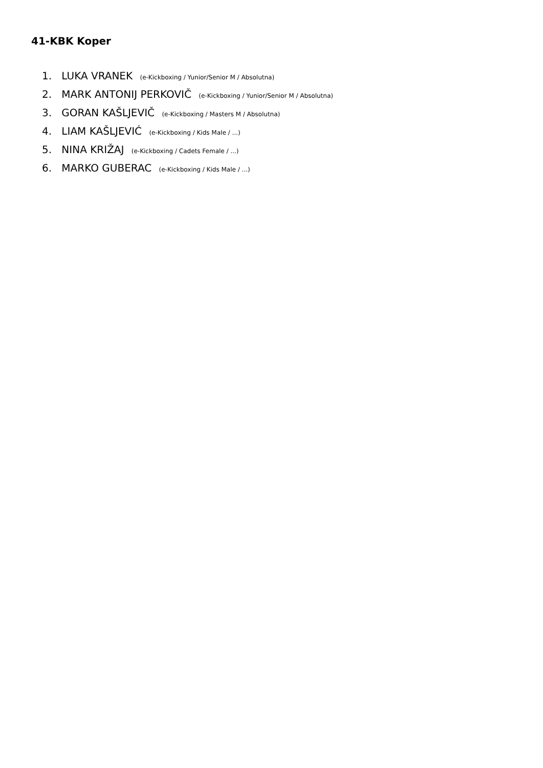41-KBK Koper
1. LUKA VRANEK (e-Kickboxing / Yunior/Senior M / Absolutna)
2. MARK ANTONIJ PERKOVIČ (e-Kickboxing / Yunior/Senior M / Absolutna)
3. GORAN KAŠLJEVIČ (e-Kickboxing / Masters M / Absolutna)
4. LIAM KAŠLJEVIĆ (e-Kickboxing / Kids Male / ...)
5. NINA KRIŽAJ (e-Kickboxing / Cadets Female / ...)
6. MARKO GUBERAC (e-Kickboxing / Kids Male / ...)